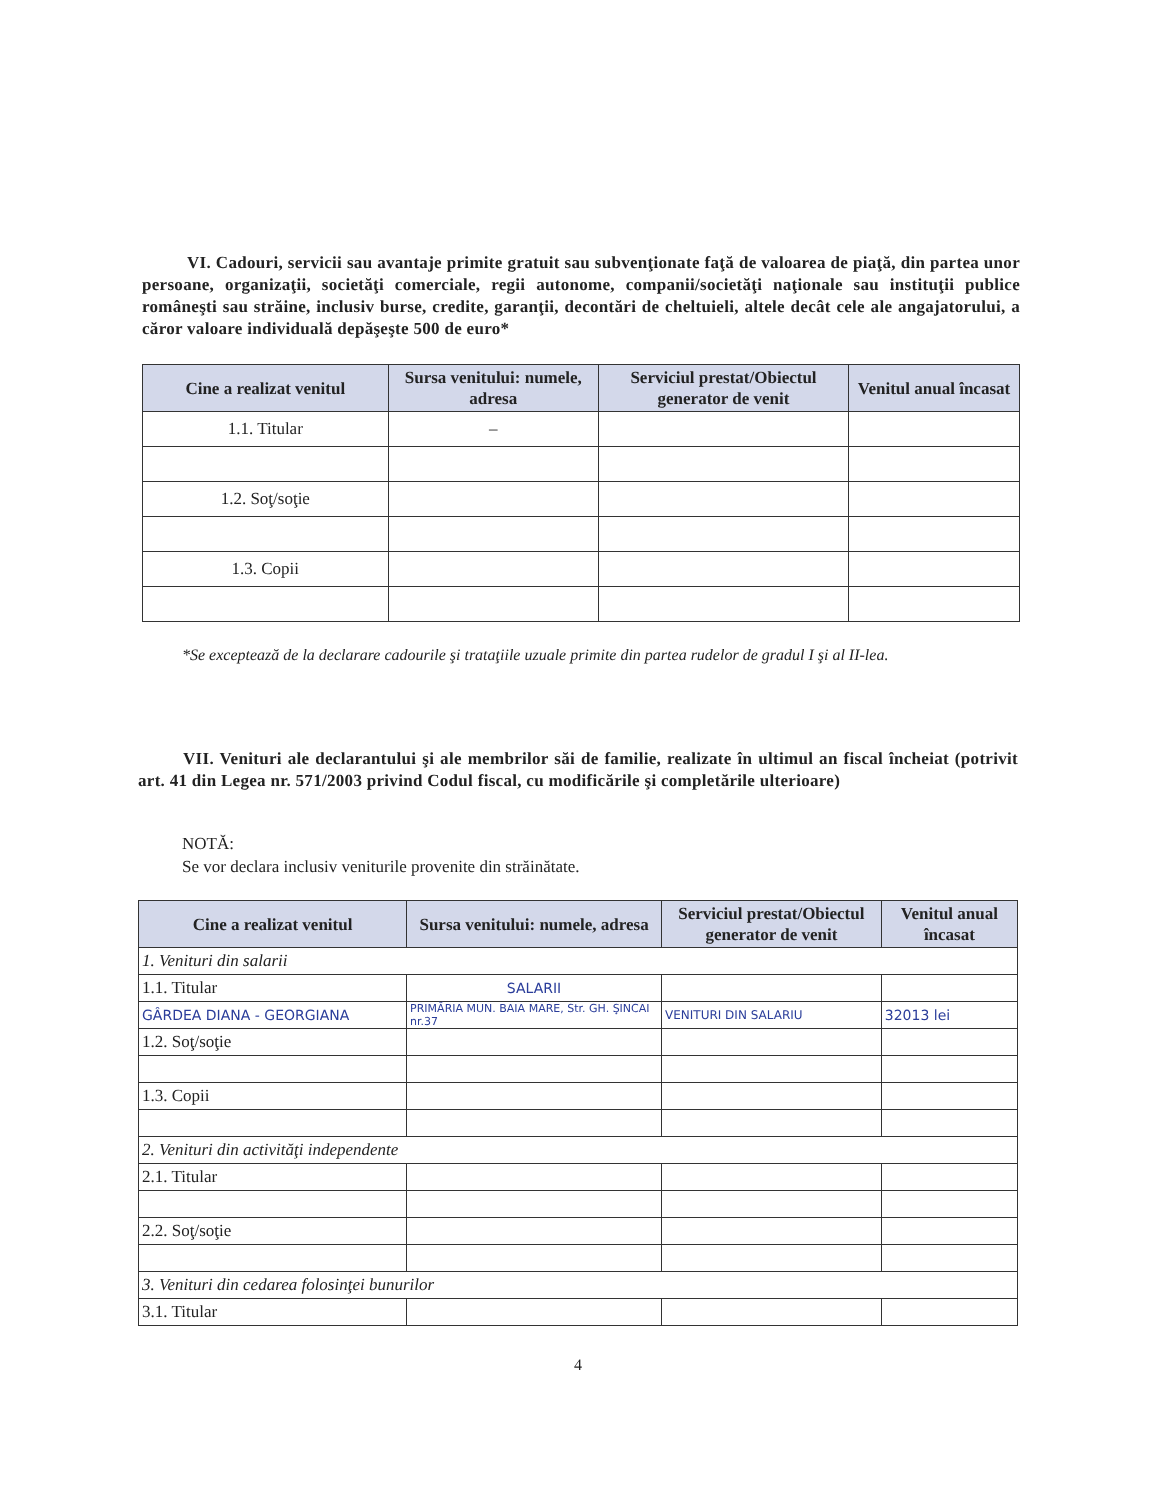VI. Cadouri, servicii sau avantaje primite gratuit sau subvenţionate faţă de valoarea de piaţă, din partea unor persoane, organizaţii, societăţi comerciale, regii autonome, companii/societăţi naţionale sau instituţii publice româneşti sau străine, inclusiv burse, credite, garanţii, decontări de cheltuieli, altele decât cele ale angajatorului, a căror valoare individuală depăşeşte 500 de euro*
| Cine a realizat venitul | Sursa venitului: numele, adresa | Serviciul prestat/Obiectul generator de venit | Venitul anual încasat |
| --- | --- | --- | --- |
| 1.1. Titular | – | | |
| 1.2. Soţ/soţie | | | |
| 1.3. Copii | | | |
*Se exceptează de la declarare cadourile şi trataţiile uzuale primite din partea rudelor de gradul I şi al II-lea.
VII. Venituri ale declarantului şi ale membrilor săi de familie, realizate în ultimul an fiscal încheiat (potrivit art. 41 din Legea nr. 571/2003 privind Codul fiscal, cu modificările şi completările ulterioare)
NOTĂ:
Se vor declara inclusiv veniturile provenite din străinătate.
| Cine a realizat venitul | Sursa venitului: numele, adresa | Serviciul prestat/Obiectul generator de venit | Venitul anual încasat |
| --- | --- | --- | --- |
| 1. Venituri din salarii | | | |
| 1.1. Titular | SALARII | | |
| GÂRDEA DIANA - GEORGIANA | PRIMĂRIA MUN. BAIA MARE, Str. GH. ŞINCAI nr.37 | VENITURI DIN SALARIU | 32013 lei |
| 1.2. Soţ/soţie | | | |
| 1.3. Copii | | | |
| 2. Venituri din activităţi independente | | | |
| 2.1. Titular | | | |
| 2.2. Soţ/soţie | | | |
| 3. Venituri din cedarea folosinţei bunurilor | | | |
| 3.1. Titular | | | |
4